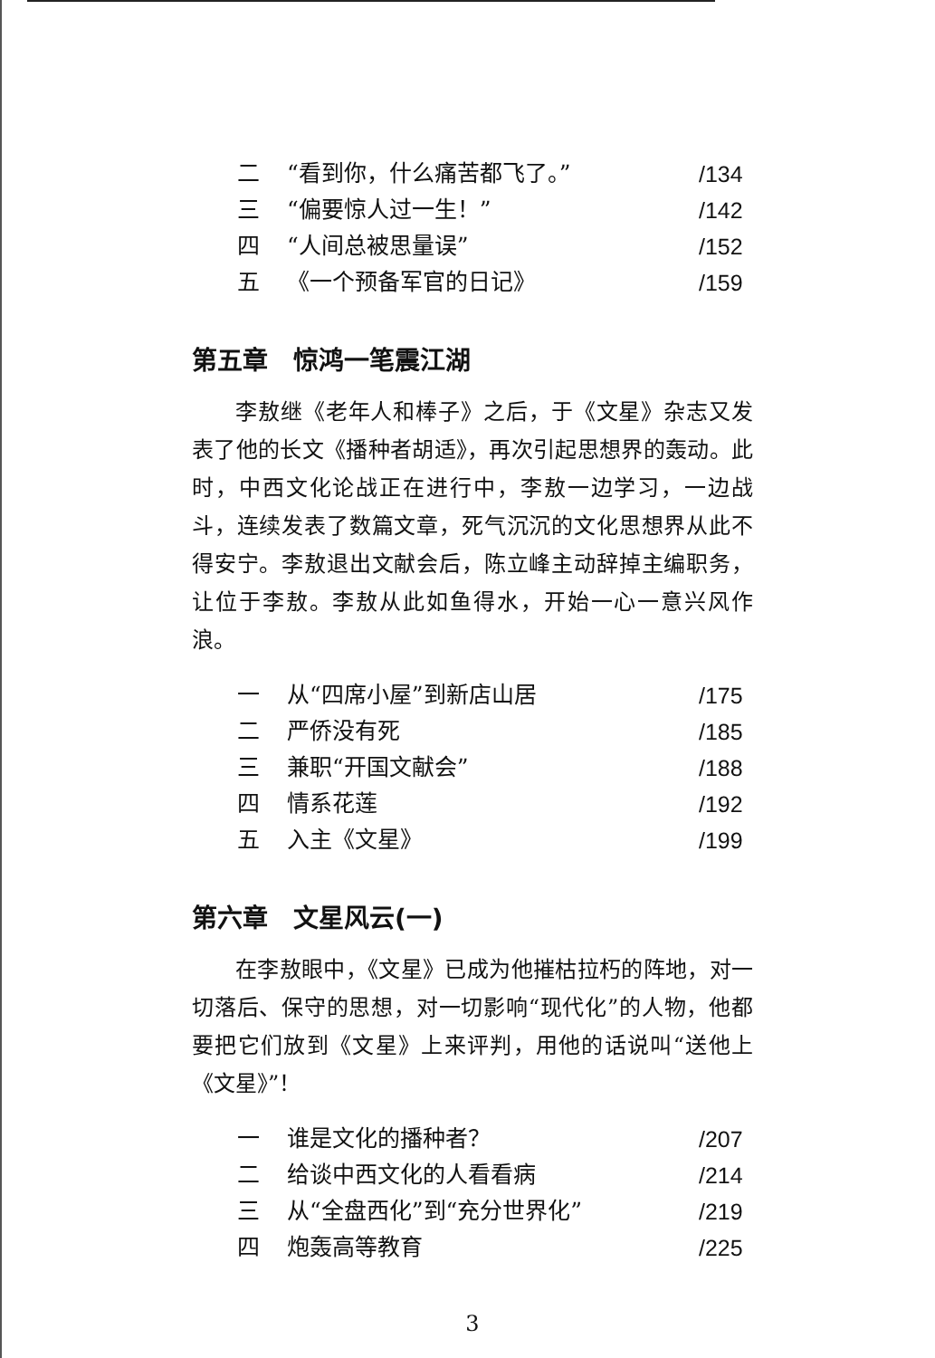二 “看到你，什么痛苦都飞了。” /134
三 “偏要惊人过一生！” /142
四 “人间总被思量误” /152
五 《一个预备军官的日记》 /159
第五章　惊鸿一笔震江湖
李敖继《老年人和棒子》之后，于《文星》杂志又发表了他的长文《播种者胡适》，再次引起思想界的轰动。此时，中西文化论战正在进行中，李敖一边学习，一边战斗，连续发表了数篇文章，死气沉沉的文化思想界从此不得安宁。李敖退出文献会后，陈立峰主动辞掉主编职务，让位于李敖。李敖从此如鱼得水，开始一心一意兴风作浪。
一 从“四席小屋”到新店山居 /175
二 严侨没有死 /185
三 兼职“开国文献会” /188
四 情系花莲 /192
五 入主《文星》 /199
第六章　文星风云(一)
在李敖眼中，《文星》已成为他摧枯拉朽的阵地，对一切落后、保守的思想，对一切影响“现代化”的人物，他都要把它们放到《文星》上来评判，用他的话说叫“送他上《文星》”！
一 谁是文化的播种者？ /207
二 给谈中西文化的人看看病 /214
三 从“全盘西化”到“充分世界化” /219
四 炮轰高等教育 /225
3